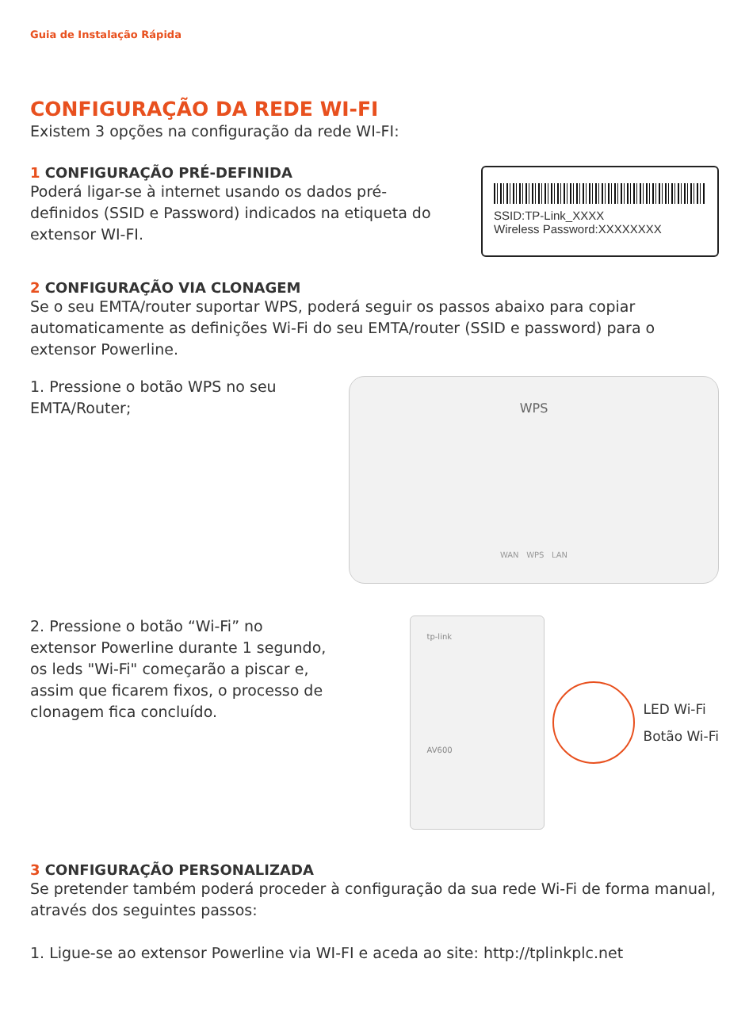Guia de Instalação Rápida
CONFIGURAÇÃO DA REDE WI-FI
Existem 3 opções na configuração da rede WI-FI:
1 CONFIGURAÇÃO PRÉ-DEFINIDA
Poderá ligar-se à internet usando os dados pré-definidos (SSID e Password) indicados na etiqueta do extensor WI-FI.
SSID:TP-Link_XXXX
Wireless Password:XXXXXXXX
2 CONFIGURAÇÃO VIA CLONAGEM
Se o seu EMTA/router suportar WPS, poderá seguir os passos abaixo para copiar automaticamente as definições Wi-Fi do seu EMTA/router (SSID e password) para o extensor Powerline.
1. Pressione o botão WPS no seu EMTA/Router;
WPS
WAN WPS LAN
2. Pressione o botão “Wi-Fi” no extensor Powerline durante 1 segundo, os leds "Wi-Fi" começarão a piscar e, assim que ficarem fixos, o processo de clonagem fica concluído.
tp-link
AV600
LED Wi-Fi
Botão Wi-Fi
3 CONFIGURAÇÃO PERSONALIZADA
Se pretender também poderá proceder à configuração da sua rede Wi-Fi de forma manual, através dos seguintes passos:
1. Ligue-se ao extensor Powerline via WI-FI e aceda ao site: http://tplinkplc.net